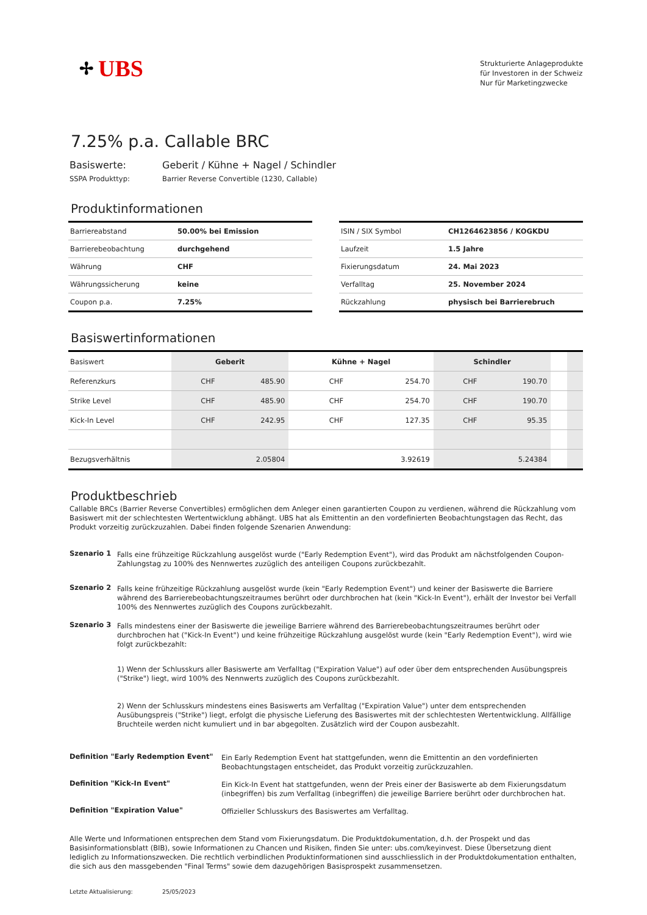✢ UBS
Strukturierte Anlageprodukte
für Investoren in der Schweiz
Nur für Marketingzwecke
7.25% p.a. Callable BRC
Basiswerte: Geberit / Kühne + Nagel / Schindler
SSPA Produkttyp: Barrier Reverse Convertible (1230, Callable)
Produktinformationen
| Barriereabstand | 50.00% bei Emission |
| Barrierebeobachtung | durchgehend |
| Währung | CHF |
| Währungssicherung | keine |
| Coupon p.a. | 7.25% |
| ISIN / SIX Symbol | CH1264623856 / KOGKDU |
| Laufzeit | 1.5 Jahre |
| Fixierungsdatum | 24. Mai 2023 |
| Verfalltag | 25. November 2024 |
| Rückzahlung | physisch bei Barrierebruch |
Basiswertinformationen
| Basiswert | Geberit | | Kühne + Nagel | | Schindler | | | |
| Referenzkurs | CHF | 485.90 | CHF | 254.70 | CHF | 190.70 | | |
| Strike Level | CHF | 485.90 | CHF | 254.70 | CHF | 190.70 | | |
| Kick-In Level | CHF | 242.95 | CHF | 127.35 | CHF | 95.35 | | |
| Bezugsverhältnis | 2.05804 | | 3.92619 | | 5.24384 | | | |
Produktbeschrieb
Callable BRCs (Barrier Reverse Convertibles) ermöglichen dem Anleger einen garantierten Coupon zu verdienen, während die Rückzahlung vom Basiswert mit der schlechtesten Wertentwicklung abhängt. UBS hat als Emittentin an den vordefinierten Beobachtungstagen das Recht, das Produkt vorzeitig zurückzuzahlen. Dabei finden folgende Szenarien Anwendung:
Szenario 1
Falls eine frühzeitige Rückzahlung ausgelöst wurde ("Early Redemption Event"), wird das Produkt am nächstfolgenden Coupon-Zahlungstag zu 100% des Nennwertes zuzüglich des anteiligen Coupons zurückbezahlt.
Szenario 2
Falls keine frühzeitige Rückzahlung ausgelöst wurde (kein "Early Redemption Event") und keiner der Basiswerte die Barriere während des Barrierebeobachtungszeitraumes berührt oder durchbrochen hat (kein "Kick-In Event"), erhält der Investor bei Verfall 100% des Nennwertes zuzüglich des Coupons zurückbezahlt.
Szenario 3
Falls mindestens einer der Basiswerte die jeweilige Barriere während des Barrierebeobachtungszeitraumes berührt oder durchbrochen hat ("Kick-In Event") und keine frühzeitige Rückzahlung ausgelöst wurde (kein "Early Redemption Event"), wird wie folgt zurückbezahlt:
1) Wenn der Schlusskurs aller Basiswerte am Verfalltag ("Expiration Value") auf oder über dem entsprechenden Ausübungspreis ("Strike") liegt, wird 100% des Nennwerts zuzüglich des Coupons zurückbezahlt.
2) Wenn der Schlusskurs mindestens eines Basiswerts am Verfalltag ("Expiration Value") unter dem entsprechenden Ausübungspreis ("Strike") liegt, erfolgt die physische Lieferung des Basiswertes mit der schlechtesten Wertentwicklung. Allfällige Bruchteile werden nicht kumuliert und in bar abgegolten. Zusätzlich wird der Coupon ausbezahlt.
Definition "Early Redemption Event"
Ein Early Redemption Event hat stattgefunden, wenn die Emittentin an den vordefinierten Beobachtungstagen entscheidet, das Produkt vorzeitig zurückzuzahlen.
Definition "Kick-In Event"
Ein Kick-In Event hat stattgefunden, wenn der Preis einer der Basiswerte ab dem Fixierungsdatum (inbegriffen) bis zum Verfalltag (inbegriffen) die jeweilige Barriere berührt oder durchbrochen hat.
Definition "Expiration Value"
Offizieller Schlusskurs des Basiswertes am Verfalltag.
Alle Werte und Informationen entsprechen dem Stand vom Fixierungsdatum. Die Produktdokumentation, d.h. der Prospekt und das Basisinformationsblatt (BIB), sowie Informationen zu Chancen und Risiken, finden Sie unter: ubs.com/keyinvest. Diese Übersetzung dient lediglich zu Informationszwecken. Die rechtlich verbindlichen Produktinformationen sind ausschliesslich in der Produktdokumentation enthalten, die sich aus den massgebenden "Final Terms" sowie dem dazugehörigen Basisprospekt zusammensetzen.
Letzte Aktualisierung: 25/05/2023